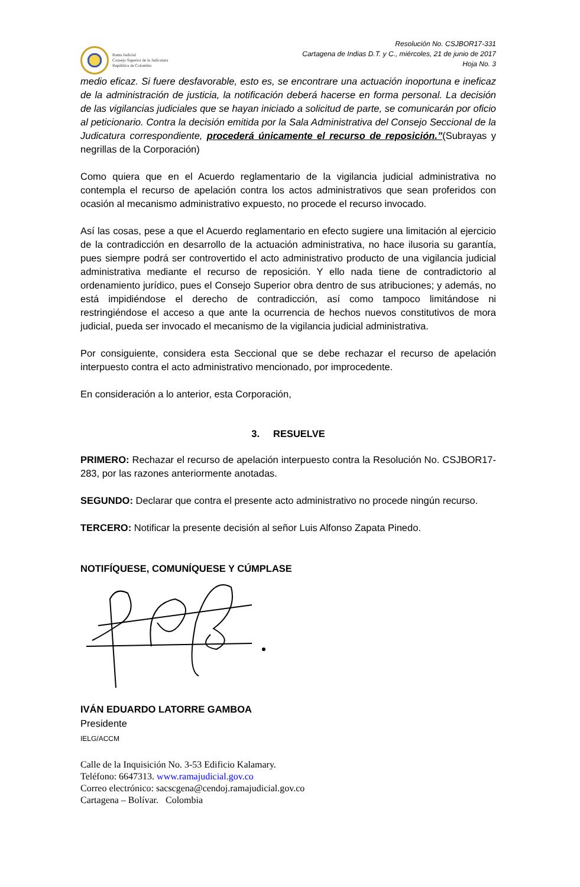Rama Judicial
Consejo Superior de la Judicatura
República de Colombia
Resolución No. CSJBOR17-331
Cartagena de Indias D.T. y C., miércoles, 21 de junio de 2017
Hoja No. 3
medio eficaz. Si fuere desfavorable, esto es, se encontrare una actuación inoportuna e ineficaz de la administración de justicia, la notificación deberá hacerse en forma personal. La decisión de las vigilancias judiciales que se hayan iniciado a solicitud de parte, se comunicarán por oficio al peticionario. Contra la decisión emitida por la Sala Administrativa del Consejo Seccional de la Judicatura correspondiente, procederá únicamente el recurso de reposición.”(Subrayas y negrillas de la Corporación)
Como quiera que en el Acuerdo reglamentario de la vigilancia judicial administrativa no contempla el recurso de apelación contra los actos administrativos que sean proferidos con ocasión al mecanismo administrativo expuesto, no procede el recurso invocado.
Así las cosas, pese a que el Acuerdo reglamentario en efecto sugiere una limitación al ejercicio de la contradicción en desarrollo de la actuación administrativa, no hace ilusoria su garantía, pues siempre podrá ser controvertido el acto administrativo producto de una vigilancia judicial administrativa mediante el recurso de reposición. Y ello nada tiene de contradictorio al ordenamiento jurídico, pues el Consejo Superior obra dentro de sus atribuciones; y además, no está impidiéndose el derecho de contradicción, así como tampoco limitándose ni restringiéndose el acceso a que ante la ocurrencia de hechos nuevos constitutivos de mora judicial, pueda ser invocado el mecanismo de la vigilancia judicial administrativa.
Por consiguiente, considera esta Seccional que se debe rechazar el recurso de apelación interpuesto contra el acto administrativo mencionado, por improcedente.
En consideración a lo anterior, esta Corporación,
3. RESUELVE
PRIMERO: Rechazar el recurso de apelación interpuesto contra la Resolución No. CSJBOR17-283, por las razones anteriormente anotadas.
SEGUNDO: Declarar que contra el presente acto administrativo no procede ningún recurso.
TERCERO: Notificar la presente decisión al señor Luis Alfonso Zapata Pinedo.
NOTIFÍQUESE, COMUNÍQUESE Y CÚMPLASE
IVÁN EDUARDO LATORRE GAMBOA
Presidente
IELG/ACCM
Calle de la Inquisición No. 3-53 Edificio Kalamary.
Teléfono: 6647313. www.ramajudicial.gov.co
Correo electrónico: sacscgena@cendoj.ramajudicial.gov.co
Cartagena – Bolívar. Colombia